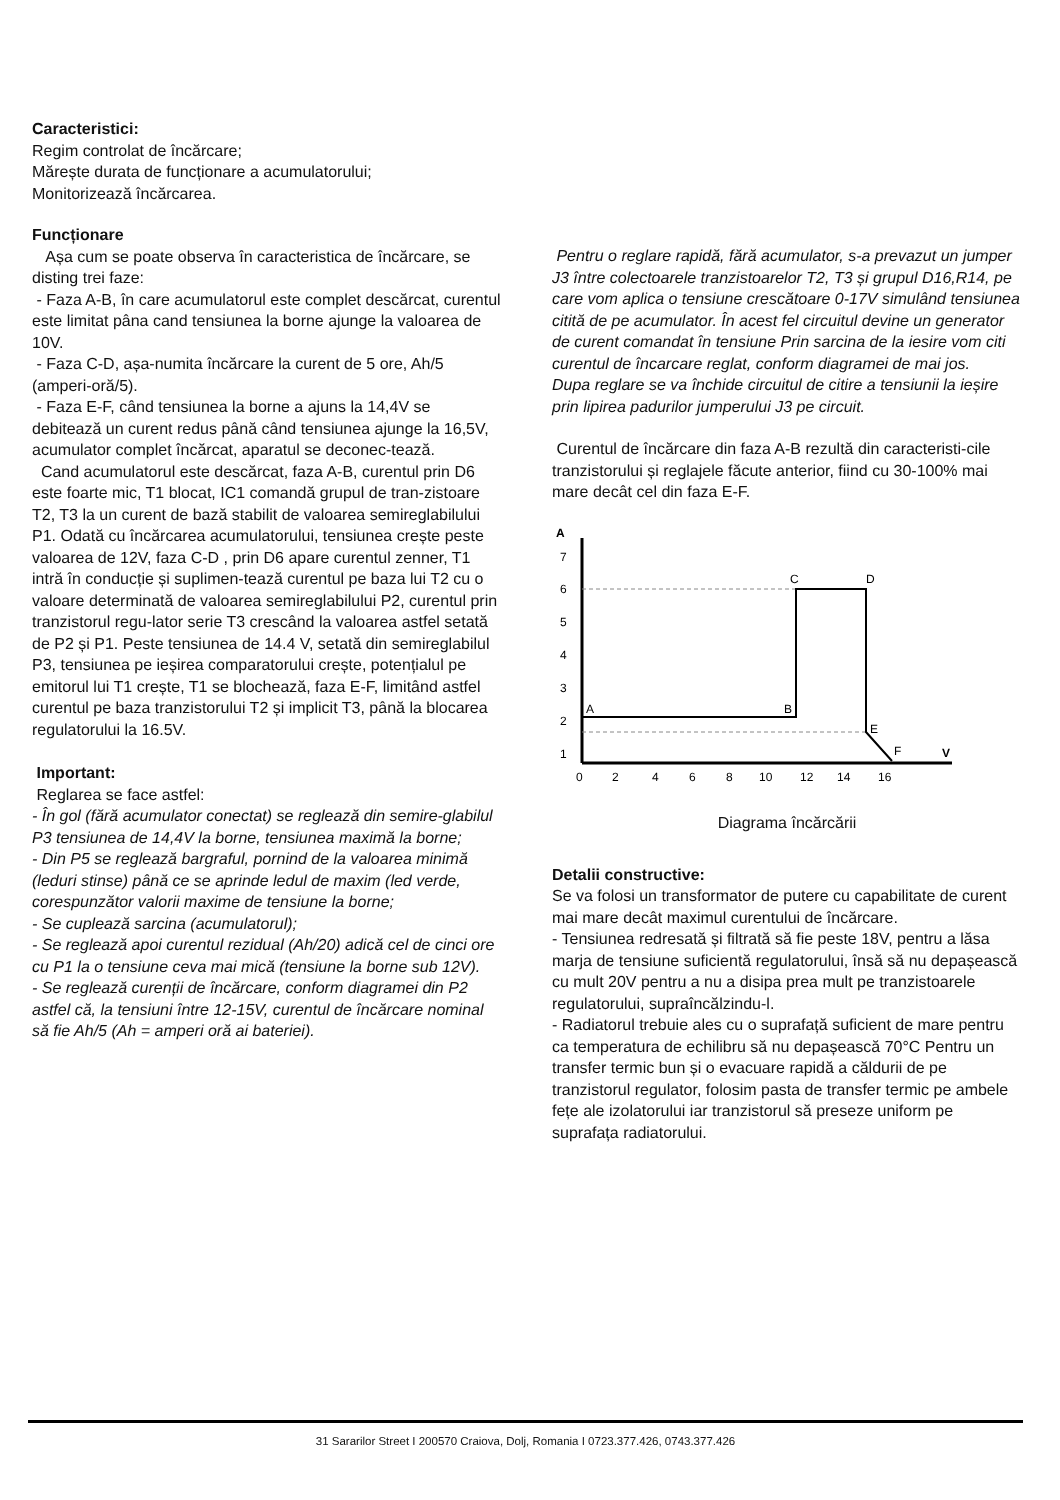Caracteristici:
Regim controlat de încărcare;
Mărește durata de funcționare a acumulatorului;
Monitorizează încărcarea.
Funcționare
Așa cum se poate observa în caracteristica de încărcare, se disting trei faze:
- Faza A-B, în care acumulatorul este complet descărcat, curentul este limitat pâna cand tensiunea la borne ajunge la valoarea de 10V.
- Faza C-D, așa-numita încărcare la curent de 5 ore, Ah/5 (amperi-oră/5).
- Faza E-F, când tensiunea la borne a ajuns la 14,4V se debitează un curent redus până când tensiunea ajunge la 16,5V, acumulator complet încărcat, aparatul se deconec-tează.
Cand acumulatorul este descărcat, faza A-B, curentul prin D6 este foarte mic, T1 blocat, IC1 comandă grupul de tran-zistoare T2, T3 la un curent de bază stabilit de valoarea semireglabilului P1. Odată cu încărcarea acumulatorului, tensiunea crește peste valoarea de 12V, faza C-D , prin D6 apare curentul zenner, T1 intră în conducție și suplimen-tează curentul pe baza lui T2 cu o valoare determinată de valoarea semireglabilului P2, curentul prin tranzistorul regu-lator serie T3 crescând la valoarea astfel setată de P2 și P1. Peste tensiunea de 14.4 V, setată din semireglabilul P3, tensiunea pe ieșirea comparatorului crește, potențialul pe emitorul lui T1 crește, T1 se blochează, faza E-F, limitând astfel curentul pe baza tranzistorului T2 și implicit T3, până la blocarea regulatorului la 16.5V.
Important:
Reglarea se face astfel:
- În gol (fără acumulator conectat) se reglează din semire-glabilul P3 tensiunea de 14,4V la borne, tensiunea maximă la borne;
- Din P5 se reglează bargraful, pornind de la valoarea minimă (leduri stinse) până ce se aprinde ledul de maxim (led verde, corespunzător valorii maxime de tensiune la borne;
- Se cuplează sarcina (acumulatorul);
- Se reglează apoi curentul rezidual (Ah/20) adică cel de cinci ore cu P1 la o tensiune ceva mai mică (tensiune la borne sub 12V).
- Se reglează curenții de încărcare, conform diagramei din P2 astfel că, la tensiuni între 12-15V, curentul de încărcare nominal să fie Ah/5 (Ah = amperi oră ai bateriei).
Pentru o reglare rapidă, fără acumulator, s-a prevazut un jumper J3 între colectoarele tranzistoarelor T2, T3 și grupul D16,R14, pe care vom aplica o tensiune crescătoare 0-17V simulând tensiunea citită de pe acumulator. În acest fel circuitul devine un generator de curent comandat în tensiune Prin sarcina de la iesire vom citi curentul de încarcare reglat, conform diagramei de mai jos.
Dupa reglare se va închide circuitul de citire a tensiunii la ieșire prin lipirea padurilor jumperului J3 pe circuit.
Curentul de încărcare din faza A-B rezultă din caracteristi-cile tranzistorului și reglajele făcute anterior, fiind cu 30-100% mai mare decât cel din faza E-F.
A
V
7
6
5
4
3
2
1
0
2
4
6
8
10
12
14
16
A
B
C
D
E
F
Diagrama încărcării
Detalii constructive:
Se va folosi un transformator de putere cu capabilitate de curent mai mare decât maximul curentului de încărcare.
- Tensiunea redresată și filtrată să fie peste 18V, pentru a lăsa marja de tensiune suficientă regulatorului, însă să nu depașească cu mult 20V pentru a nu a disipa prea mult pe tranzistoarele regulatorului, supraîncălzindu-l.
- Radiatorul trebuie ales cu o suprafață suficient de mare pentru ca temperatura de echilibru să nu depașească 70°C Pentru un transfer termic bun și o evacuare rapidă a căldurii de pe tranzistorul regulator, folosim pasta de transfer termic pe ambele fețe ale izolatorului iar tranzistorul să preseze uniform pe suprafața radiatorului.
31 Sararilor Street I 200570 Craiova, Dolj, Romania I 0723.377.426, 0743.377.426